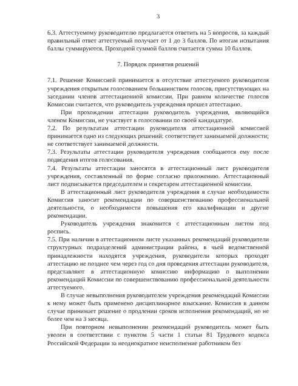3
6.3. Аттестуемому руководителю предлагается ответить на 5 вопросов, за каждый правильный ответ аттестуемый получает от 1 до 3 баллов. По итогам испытания баллы суммируются. Проходной суммой баллов считается сумма 10 баллов.
7. Порядок принятия решений
7.1. Решение Комиссией принимается в отсутствие аттестуемого руководителя учреждения открытым голосованием большинством голосов, присутствующих на заседании членов аттестационной комиссии. При равном количестве голосов Комиссии считается, что руководитель учреждения прошел аттестацию.
При прохождении аттестации руководитель учреждения, являющийся членом Комиссии, не участвует в голосовании по своей кандидатуре.
7.2. По результатам аттестации руководителя аттестационной комиссией принимается одно из следующих решений: соответствует занимаемой должности; не соответствует занимаемой должности.
7.3. Результаты аттестации руководителя учреждения сообщаются ему после подведения итогов голосования.
7.4. Результаты аттестации заносятся в аттестационный лист руководителя учреждения, составленный по форме согласно приложению. Аттестационный лист подписывается председателем и секретарем аттестационной комиссии.
В аттестационный лист руководителя учреждения в случае необходимости Комиссия заносит рекомендации по совершенствованию профессиональной деятельности, о необходимости повышения его квалификации и другие рекомендации.
Руководитель учреждения знакомится с аттестационным листом под роспись.
7.5. При наличии в аттестационном листе указанных рекомендаций руководители структурных подразделений администрации района, в чьей ведомственной принадлежности находятся учреждения, руководители которых проходят аттестацию не позднее чем через год со дня проведения аттестации руководителя, представляют в аттестационную комиссию информацию о выполнении рекомендаций Комиссии по совершенствованию профессиональной деятельности аттестуемого.
В случае невыполнения руководителем учреждения рекомендаций Комиссии к нему может быть применено дисциплинарное взыскание. Комиссия в данном случае принимает решение о продлении сроков исполнения рекомендаций, но не более чем на 3 месяца.
При повторном невыполнении рекомендаций руководитель может быть уволен в соответствии с пунктом 5 части 1 статьи 81 Трудового кодекса Российской Федерации за неоднократное неисполнение работником без